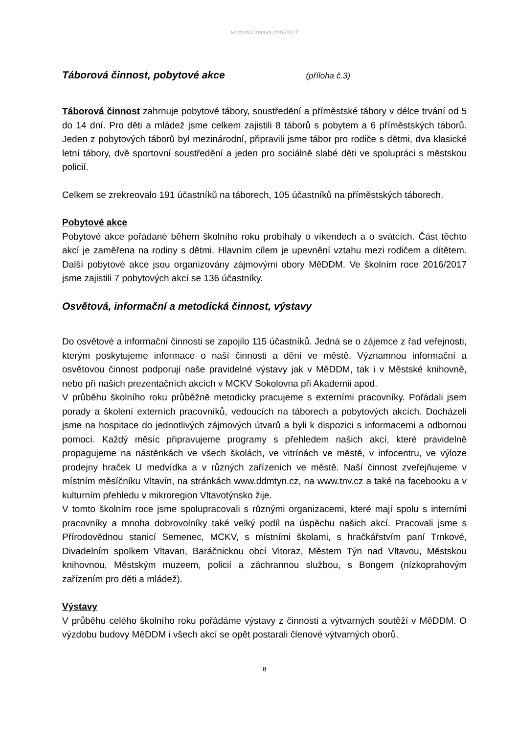Hodnotící zpráva 2016/2017
Táborová činnost, pobytové akce (příloha č.3)
Táborová činnost zahrnuje pobytové tábory, soustředění a příměstské tábory v délce trvání od 5 do 14 dní. Pro děti a mládež jsme celkem zajistili 8 táborů s pobytem a 6 příměstských táborů. Jeden z pobytových táborů byl mezinárodní, připravili jsme tábor pro rodiče s dětmi, dva klasické letní tábory, dvě sportovní soustředění a jeden pro sociálně slabé děti ve spolupráci s městskou policií.
Celkem se zrekreovalo 191 účastníků na táborech, 105 účastníků na příměstských táborech.
Pobytové akce
Pobytové akce pořádané během školního roku probíhaly o víkendech a o svátcích. Část těchto akcí je zaměřena na rodiny s dětmi. Hlavním cílem je upevnění vztahu mezi rodičem a dítětem. Další pobytové akce jsou organizovány zájmovými obory MěDDM. Ve školním roce 2016/2017 jsme zajistili 7 pobytových akcí se 136 účastníky.
Osvětová, informační a metodická činnost, výstavy
Do osvětové a informační činnosti se zapojilo 115 účastníků. Jedná se o zájemce z řad veřejnosti, kterým poskytujeme informace o naší činnosti a dění ve městě. Významnou informační a osvětovou činnost podporují naše pravidelné výstavy jak v MěDDM, tak i v Městské knihovně, nebo při našich prezentačních akcích v MCKV Sokolovna při Akademii apod.
V průběhu školního roku průběžně metodicky pracujeme s externími pracovníky. Pořádali jsem porady a školení externích pracovníků, vedoucích na táborech a pobytových akcích. Docházeli jsme na hospitace do jednotlivých zájmových útvarů a byli k dispozici s informacemi a odbornou pomocí. Každý měsíc připravujeme programy s přehledem našich akcí, které pravidelně propagujeme na nástěnkách ve všech školách, ve vitrínách ve městě, v infocentru, ve výloze prodejny hraček U medvídka a v různých zařízeních ve městě. Naší činnost zveřejňujeme v místním měsíčníku Vltavín, na stránkách www.ddmtyn.cz, na www.tnv.cz a také na facebooku a v kulturním přehledu v mikroregion Vltavotýnsko žije.
V tomto školním roce jsme spolupracovali s různými organizacemi, které mají spolu s interními pracovníky a mnoha dobrovolníky také velký podíl na úspěchu našich akcí. Pracovali jsme s Přírodovědnou stanicí Semenec, MCKV, s místními školami, s hračkářstvím paní Trnkové, Divadelním spolkem Vltavan, Baráčnickou obcí Vitoraz, Městem Týn nad Vltavou, Městskou knihovnou, Městským muzeem, policií a záchrannou službou, s Bongem (nízkoprahovým zařízením pro děti a mládež).
Výstavy
V průběhu celého školního roku pořádáme výstavy z činnosti a výtvarných soutěží v MěDDM. O výzdobu budovy MěDDM i všech akcí se opět postarali členové výtvarných oborů.
8